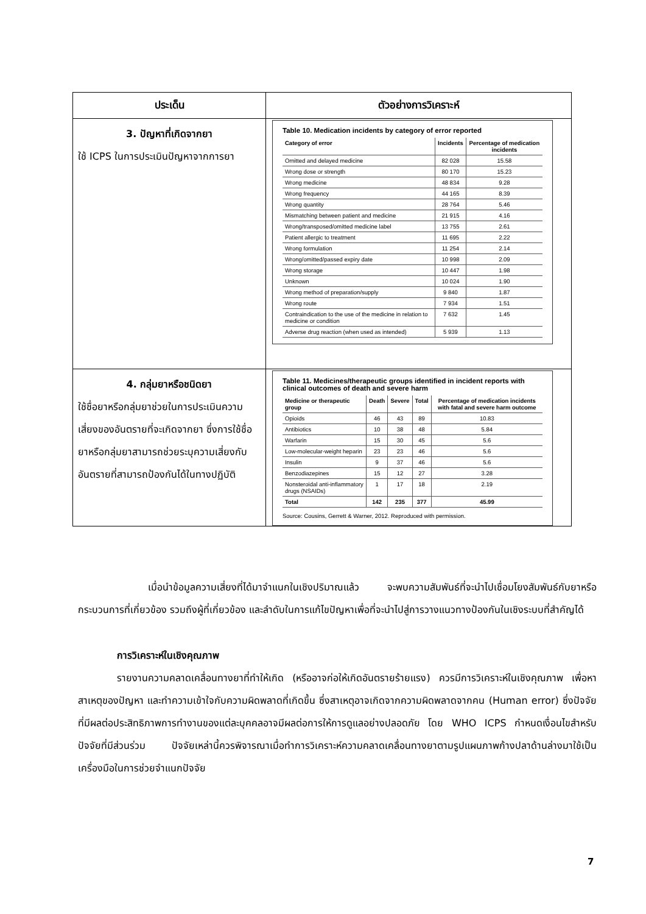| ประเด็น | ตัวอย่างการวิเคราะห์ |
| --- | --- |
| 3. ปัญหาที่เกิดจากยา ใช้ ICPS ในการประเมินปัญหาจากการยา | Table 10. Medication incidents by category of error reported / Category of error / Incidents / Percentage of medication incidents / / --- / --- / --- / / Omitted and delayed medicine / 82 028 / 15.58 / / Wrong dose or strength / 80 170 / 15.23 / / Wrong medicine / 48 834 / 9.28 / / Wrong frequency / 44 165 / 8.39 / / Wrong quantity / 28 764 / 5.46 / / Mismatching between patient and medicine / 21 915 / 4.16 / / Wrong/transposed/omitted medicine label / 13 755 / 2.61 / / Patient allergic to treatment / 11 695 / 2.22 / / Wrong formulation / 11 254 / 2.14 / / Wrong/omitted/passed expiry date / 10 998 / 2.09 / / Wrong storage / 10 447 / 1.98 / / Unknown / 10 024 / 1.90 / / Wrong method of preparation/supply / 9 840 / 1.87 / / Wrong route / 7 934 / 1.51 / / Contraindication to the use of the medicine in relation to medicine or condition / 7 632 / 1.45 / / Adverse drug reaction (when used as intended) / 5 939 / 1.13 / |
| 4. กลุ่มยาหรือชนิดยา ใช้ชื่อยาหรือกลุ่มยาช่วยในการประเมินความเสี่ยงของอันตรายที่จะเกิดจากยา ซึ่งการใช้ชื่อยาหรือกลุ่มยาสามารถช่วยระบุความเสี่ยงกับอันตรายที่สามารถป้องกันได้ในทางปฏิบัติ | Table 11. Medicines/therapeutic groups identified in incident reports with clinical outcomes of death and severe harm / Medicine or therapeutic group / Death / Severe / Total / Percentage of medication incidents with fatal and severe harm outcome / / --- / --- / --- / --- / --- / / Opioids / 46 / 43 / 89 / 10.83 / / Antibiotics / 10 / 38 / 48 / 5.84 / / Warfarin / 15 / 30 / 45 / 5.6 / / Low-molecular-weight heparin / 23 / 23 / 46 / 5.6 / / Insulin / 9 / 37 / 46 / 5.6 / / Benzodiazepines / 15 / 12 / 27 / 3.28 / / Nonsteroidal anti-inflammatory drugs (NSAIDs) / 1 / 17 / 18 / 2.19 / / Total / 142 / 235 / 377 / 45.99 / Source: Cousins, Gerrett & Warner, 2012. Reproduced with permission. |
เมื่อนำข้อมูลความเสี่ยงที่ได้มาจำแนกในเชิงปริมาณแล้ว จะพบความสัมพันธ์ที่จะนำไปเชื่อมโยงสัมพันธ์กับยาหรือกระบวนการที่เกี่ยวข้อง รวมถึงผู้ที่เกี่ยวข้อง และลำดับในการแก้ไขปัญหาเพื่อที่จะนำไปสู่การวางแนวทางป้องกันในเชิงระบบที่สำคัญได้
การวิเคราะห์ในเชิงคุณภาพ
รายงานความคลาดเคลื่อนทางยาที่ทำให้เกิด (หรืออาจก่อให้เกิดอันตรายร้ายแรง) ควรมีการวิเคราะห์ในเชิงคุณภาพ เพื่อหาสาเหตุของปัญหา และทำความเข้าใจกับความผิดพลาดที่เกิดขึ้น ซึ่งสาเหตุอาจเกิดจากความผิดพลาดจากคน (Human error) ซึ่งปัจจัยที่มีผลต่อประสิทธิภาพการทำงานของแต่ละบุคคลอาจมีผลต่อการให้การดูแลอย่างปลอดภัย โดย WHO ICPS กำหนดเงื่อนไขสำหรับปัจจัยที่มีส่วนร่วม ปัจจัยเหล่านี้ควรพิจารณาเมื่อทำการวิเคราะห์ความคลาดเคลื่อนทางยาตามรูปแผนภาพก้างปลาด้านล่างมาใช้เป็นเครื่องมือในการช่วยจำแนกปัจจัย
7